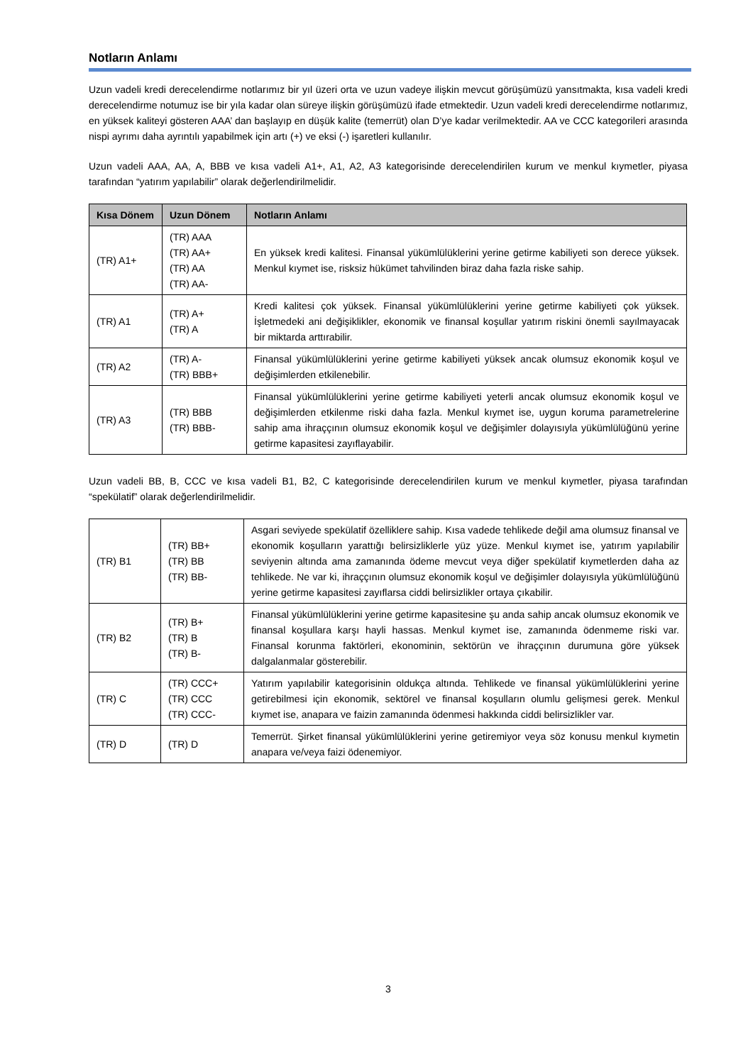Notların Anlamı
Uzun vadeli kredi derecelendirme notlarımız bir yıl üzeri orta ve uzun vadeye ilişkin mevcut görüşümüzü yansıtmakta, kısa vadeli kredi derecelendirme notumuz ise bir yıla kadar olan süreye ilişkin görüşümüzü ifade etmektedir. Uzun vadeli kredi derecelendirme notlarımız, en yüksek kaliteyi gösteren AAA’ dan başlayıp en düşük kalite (temerrüt) olan D’ye kadar verilmektedir. AA ve CCC kategorileri arasında nispi ayrımı daha ayrıntılı yapabilmek için artı (+) ve eksi (-) işaretleri kullanılır.
Uzun vadeli AAA, AA, A, BBB ve kısa vadeli A1+, A1, A2, A3 kategorisinde derecelendirilen kurum ve menkul kıymetler, piyasa tarafından “yatırım yapılabilir” olarak değerlendirilmelidir.
| Kısa Dönem | Uzun Dönem | Notların Anlamı |
| --- | --- | --- |
| (TR) A1+ | (TR) AAA (TR) AA+ (TR) AA (TR) AA- | En yüksek kredi kalitesi. Finansal yükümlülüklerini yerine getirme kabiliyeti son derece yüksek. Menkul kıymet ise, risksiz hükümet tahvilinden biraz daha fazla riske sahip. |
| (TR) A1 | (TR) A+ (TR) A | Kredi kalitesi çok yüksek. Finansal yükümlülüklerini yerine getirme kabiliyeti çok yüksek. İşletmedeki ani değişiklikler, ekonomik ve finansal koşullar yatırım riskini önemli sayılmayacak bir miktarda arttırabilir. |
| (TR) A2 | (TR) A- (TR) BBB+ | Finansal yükümlülüklerini yerine getirme kabiliyeti yüksek ancak olumsuz ekonomik koşul ve değişimlerden etkilenebilir. |
| (TR) A3 | (TR) BBB (TR) BBB- | Finansal yükümlülüklerini yerine getirme kabiliyeti yeterli ancak olumsuz ekonomik koşul ve değişimlerden etkilenme riski daha fazla. Menkul kıymet ise, uygun koruma parametrelerine sahip ama ihraççının olumsuz ekonomik koşul ve değişimler dolayısıyla yükümlülüğünü yerine getirme kapasitesi zayıflayabilir. |
Uzun vadeli BB, B, CCC ve kısa vadeli B1, B2, C kategorisinde derecelendirilen kurum ve menkul kıymetler, piyasa tarafından “spekülatif” olarak değerlendirilmelidir.
| (TR) B1 | (TR) BB+ (TR) BB (TR) BB- | Asgari seviyede spekülatif özelliklere sahip. Kısa vadede tehlikede değil ama olumsuz finansal ve ekonomik koşulların yarattığı belirsizliklerle yüz yüze. Menkul kıymet ise, yatırım yapılabilir seviyenin altında ama zamanında ödeme mevcut veya diğer spekülatif kıymetlerden daha az tehlikede. Ne var ki, ihraççının olumsuz ekonomik koşul ve değişimler dolayısıyla yükümlülüğünü yerine getirme kapasitesi zayıflarsa ciddi belirsizlikler ortaya çıkabilir. |
| (TR) B2 | (TR) B+ (TR) B (TR) B- | Finansal yükümlülüklerini yerine getirme kapasitesine şu anda sahip ancak olumsuz ekonomik ve finansal koşullara karşı hayli hassas. Menkul kıymet ise, zamanında ödenmeme riski var. Finansal korunma faktörleri, ekonominin, sektörün ve ihraççının durumuna göre yüksek dalgalanmalar gösterebilir. |
| (TR) C | (TR) CCC+ (TR) CCC (TR) CCC- | Yatırım yapılabilir kategorisinin oldukça altında. Tehlikede ve finansal yükümlülüklerini yerine getirebilmesi için ekonomik, sektörel ve finansal koşulların olumlu gelişmesi gerek. Menkul kıymet ise, anapara ve faizin zamanında ödenmesi hakkında ciddi belirsizlikler var. |
| (TR) D | (TR) D | Temerrüt. Şirket finansal yükümlülüklerini yerine getiremiyor veya söz konusu menkul kıymetin anapara ve/veya faizi ödenemiyor. |
3